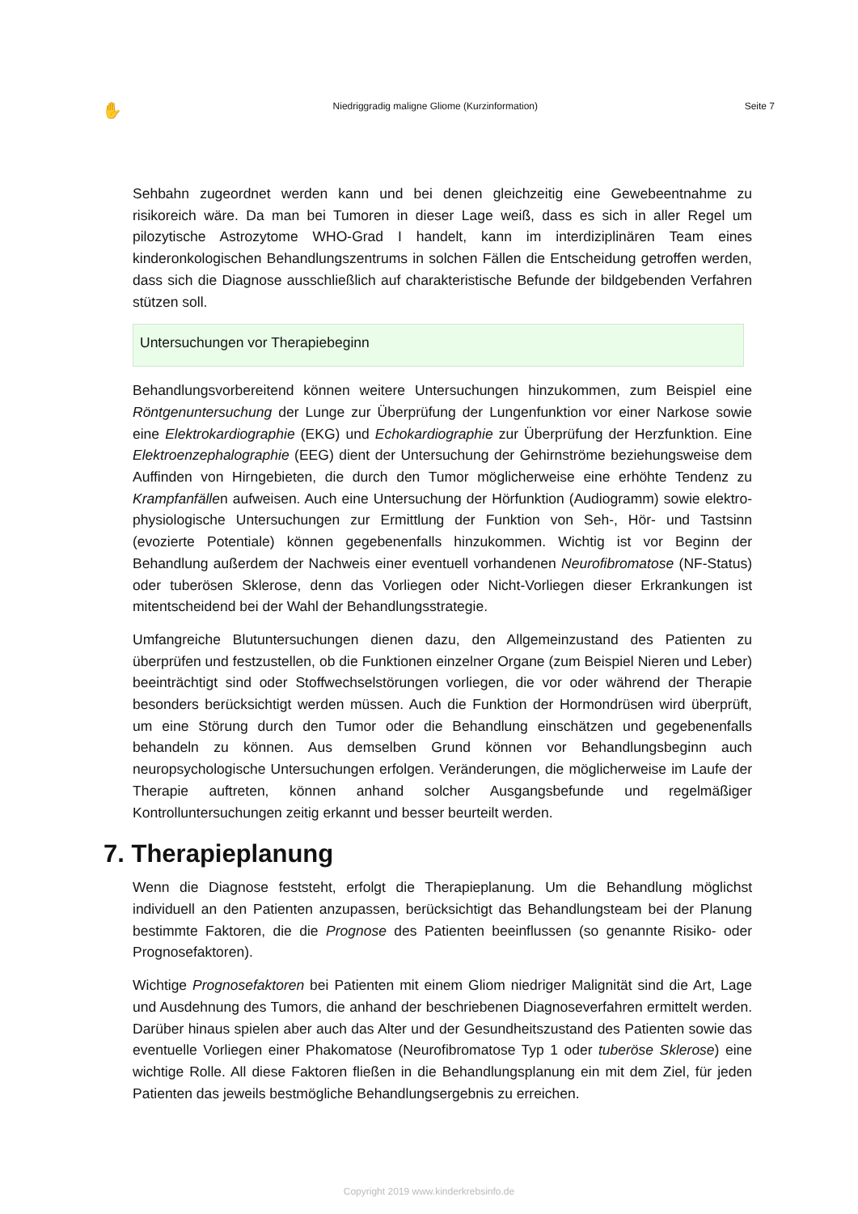✋ Niedriggradig maligne Gliome (Kurzinformation) Seite 7
Sehbahn zugeordnet werden kann und bei denen gleichzeitig eine Gewebeentnahme zu risikoreich wäre. Da man bei Tumoren in dieser Lage weiß, dass es sich in aller Regel um pilozytische Astrozytome WHO-Grad I handelt, kann im interdiziplinären Team eines kinderonkologischen Behandlungszentrums in solchen Fällen die Entscheidung getroffen werden, dass sich die Diagnose ausschließlich auf charakteristische Befunde der bildgebenden Verfahren stützen soll.
Untersuchungen vor Therapiebeginn
Behandlungsvorbereitend können weitere Untersuchungen hinzukommen, zum Beispiel eine Röntgenuntersuchung der Lunge zur Überprüfung der Lungenfunktion vor einer Narkose sowie eine Elektrokardiographie (EKG) und Echokardiographie zur Überprüfung der Herzfunktion. Eine Elektroenzephalographie (EEG) dient der Untersuchung der Gehirnströme beziehungsweise dem Auffinden von Hirngebieten, die durch den Tumor möglicherweise eine erhöhte Tendenz zu Krampfanfällen aufweisen. Auch eine Untersuchung der Hörfunktion (Audiogramm) sowie elektro-physiologische Untersuchungen zur Ermittlung der Funktion von Seh-, Hör- und Tastsinn (evozierte Potentiale) können gegebenenfalls hinzukommen. Wichtig ist vor Beginn der Behandlung außerdem der Nachweis einer eventuell vorhandenen Neurofibromatose (NF-Status) oder tuberösen Sklerose, denn das Vorliegen oder Nicht-Vorliegen dieser Erkrankungen ist mitentscheidend bei der Wahl der Behandlungsstrategie.
Umfangreiche Blutuntersuchungen dienen dazu, den Allgemeinzustand des Patienten zu überprüfen und festzustellen, ob die Funktionen einzelner Organe (zum Beispiel Nieren und Leber) beeinträchtigt sind oder Stoffwechselstörungen vorliegen, die vor oder während der Therapie besonders berücksichtigt werden müssen. Auch die Funktion der Hormondrüsen wird überprüft, um eine Störung durch den Tumor oder die Behandlung einschätzen und gegebenenfalls behandeln zu können. Aus demselben Grund können vor Behandlungsbeginn auch neuropsychologische Untersuchungen erfolgen. Veränderungen, die möglicherweise im Laufe der Therapie auftreten, können anhand solcher Ausgangsbefunde und regelmäßiger Kontrolluntersuchungen zeitig erkannt und besser beurteilt werden.
7. Therapieplanung
Wenn die Diagnose feststeht, erfolgt die Therapieplanung. Um die Behandlung möglichst individuell an den Patienten anzupassen, berücksichtigt das Behandlungsteam bei der Planung bestimmte Faktoren, die die Prognose des Patienten beeinflussen (so genannte Risiko- oder Prognosefaktoren).
Wichtige Prognosefaktoren bei Patienten mit einem Gliom niedriger Malignität sind die Art, Lage und Ausdehnung des Tumors, die anhand der beschriebenen Diagnoseverfahren ermittelt werden. Darüber hinaus spielen aber auch das Alter und der Gesundheitszustand des Patienten sowie das eventuelle Vorliegen einer Phakomatose (Neurofibromatose Typ 1 oder tuberöse Sklerose) eine wichtige Rolle. All diese Faktoren fließen in die Behandlungsplanung ein mit dem Ziel, für jeden Patienten das jeweils bestmögliche Behandlungsergebnis zu erreichen.
Copyright 2019 www.kinderkrebsinfo.de